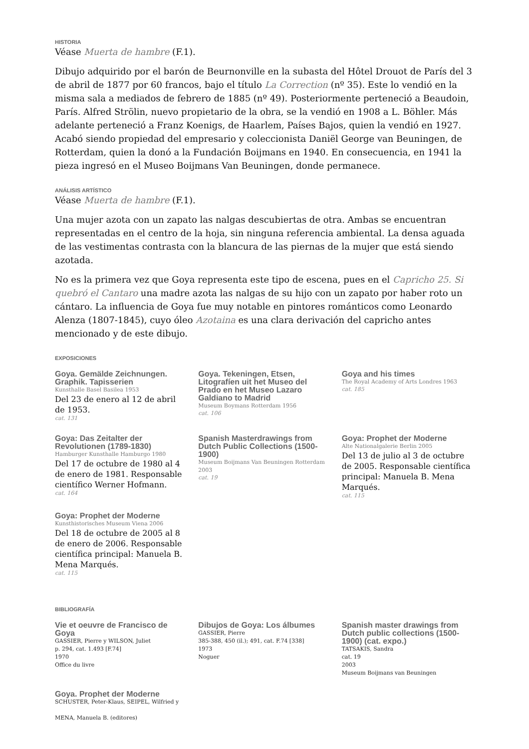HISTORIA
Véase Muerta de hambre (F.1).
Dibujo adquirido por el barón de Beurnonville en la subasta del Hôtel Drouot de París del 3 de abril de 1877 por 60 francos, bajo el título La Correction (nº 35). Este lo vendió en la misma sala a mediados de febrero de 1885 (nº 49). Posteriormente perteneció a Beaudoin, París. Alfred Strölin, nuevo propietario de la obra, se la vendió en 1908 a L. Böhler. Más adelante perteneció a Franz Koenigs, de Haarlem, Países Bajos, quien la vendió en 1927. Acabó siendo propiedad del empresario y coleccionista Daniël George van Beuningen, de Rotterdam, quien la donó a la Fundación Boijmans en 1940. En consecuencia, en 1941 la pieza ingresó en el Museo Boijmans Van Beuningen, donde permanece.
ANÁLISIS ARTÍSTICO
Véase Muerta de hambre (F.1).
Una mujer azota con un zapato las nalgas descubiertas de otra. Ambas se encuentran representadas en el centro de la hoja, sin ninguna referencia ambiental. La densa aguada de las vestimentas contrasta con la blancura de las piernas de la mujer que está siendo azotada.
No es la primera vez que Goya representa este tipo de escena, pues en el Capricho 25. Si quebró el Cantaro una madre azota las nalgas de su hijo con un zapato por haber roto un cántaro. La influencia de Goya fue muy notable en pintores románticos como Leonardo Alenza (1807-1845), cuyo óleo Azotaina es una clara derivación del capricho antes mencionado y de este dibujo.
EXPOSICIONES
Goya. Gemälde Zeichnungen. Graphik. Tapisserien
Kunsthalle Basel Basilea 1953
Del 23 de enero al 12 de abril de 1953.
cat. 131
Goya. Tekeningen, Etsen, Litografíen uit het Museo del Prado en het Museo Lazaro Galdiano to Madrid
Museum Boymans Rotterdam 1956
cat. 106
Goya and his times
The Royal Academy of Arts Londres 1963
cat. 185
Goya: Das Zeitalter der Revolutionen (1789-1830)
Hamburger Kunsthalle Hamburgo 1980
Del 17 de octubre de 1980 al 4 de enero de 1981. Responsable científico Werner Hofmann.
cat. 164
Spanish Masterdrawings from Dutch Public Collections (1500-1900)
Museum Boijmans Van Beuningen Rotterdam 2003
cat. 19
Goya: Prophet der Moderne
Alte Nationalgalerie Berlin 2005
Del 13 de julio al 3 de octubre de 2005. Responsable científica principal: Manuela B. Mena Marqués.
cat. 115
Goya: Prophet der Moderne
Kunsthistorisches Museum Viena 2006
Del 18 de octubre de 2005 al 8 de enero de 2006. Responsable científica principal: Manuela B. Mena Marqués.
cat. 115
BIBLIOGRAFÍA
Vie et oeuvre de Francisco de Goya
GASSIER, Pierre y WILSON, Juliet
p. 294, cat. 1.493 [F.74]
1970
Office du livre
Dibujos de Goya: Los álbumes
GASSIER, Pierre
385-388, 450 (il.); 491, cat. F.74 [338]
1973
Noguer
Spanish master drawings from Dutch public collections (1500-1900) (cat. expo.)
TATSAKIS, Sandra
cat. 19
2003
Museum Boijmans van Beuningen
Goya. Prophet der Moderne
SCHUSTER, Peter-Klaus, SEIPEL, Wilfried y
MENA, Manuela B. (editores)